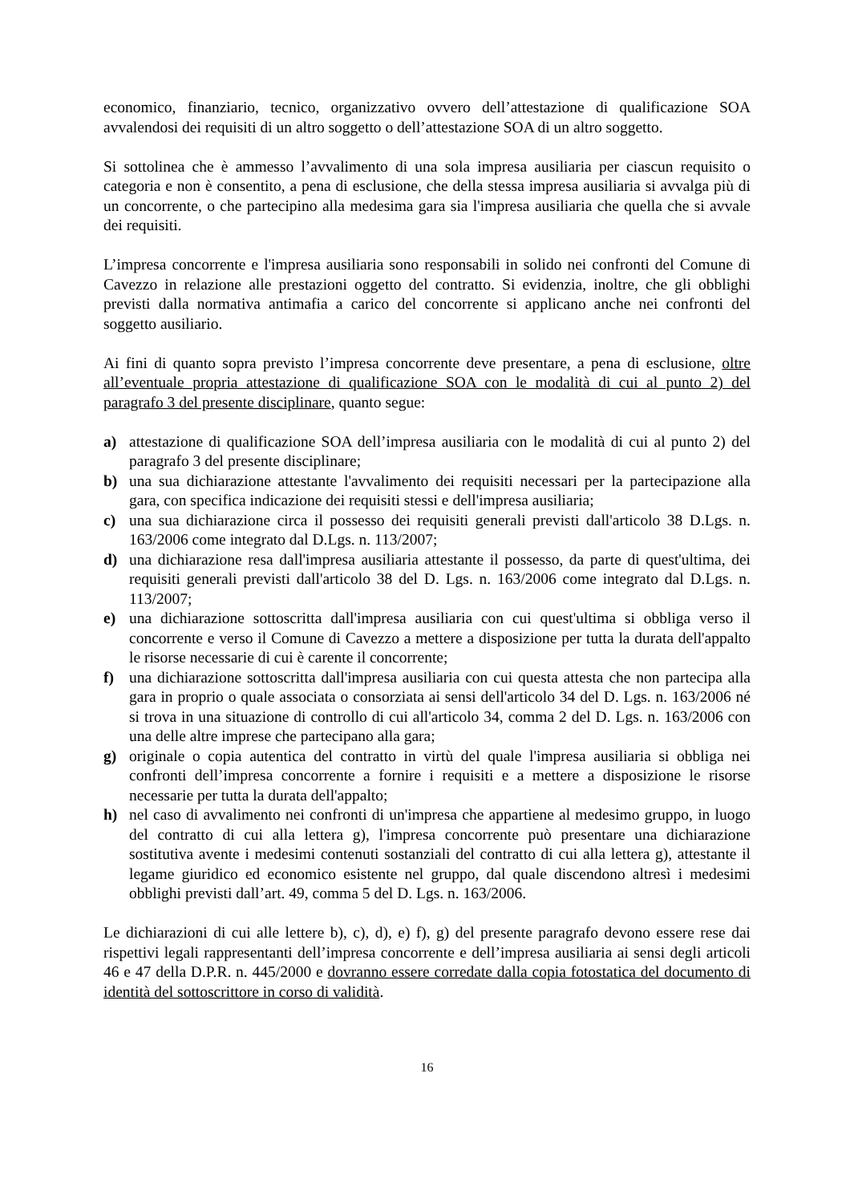economico, finanziario, tecnico, organizzativo ovvero dell’attestazione di qualificazione SOA avvalendosi dei requisiti di un altro soggetto o dell’attestazione SOA di un altro soggetto.
Si sottolinea che è ammesso l’avvalimento di una sola impresa ausiliaria per ciascun requisito o categoria e non è consentito, a pena di esclusione, che della stessa impresa ausiliaria si avvalga più di un concorrente, o che partecipino alla medesima gara sia l'impresa ausiliaria che quella che si avvale dei requisiti.
L’impresa concorrente e l'impresa ausiliaria sono responsabili in solido nei confronti del Comune di Cavezzo in relazione alle prestazioni oggetto del contratto. Si evidenzia, inoltre, che gli obblighi previsti dalla normativa antimafia a carico del concorrente si applicano anche nei confronti del soggetto ausiliario.
Ai fini di quanto sopra previsto l’impresa concorrente deve presentare, a pena di esclusione, oltre all’eventuale propria attestazione di qualificazione SOA con le modalità di cui al punto 2) del paragrafo 3 del presente disciplinare, quanto segue:
a) attestazione di qualificazione SOA dell’impresa ausiliaria con le modalità di cui al punto 2) del paragrafo 3 del presente disciplinare;
b) una sua dichiarazione attestante l'avvalimento dei requisiti necessari per la partecipazione alla gara, con specifica indicazione dei requisiti stessi e dell'impresa ausiliaria;
c) una sua dichiarazione circa il possesso dei requisiti generali previsti dall'articolo 38 D.Lgs. n. 163/2006 come integrato dal D.Lgs. n. 113/2007;
d) una dichiarazione resa dall'impresa ausiliaria attestante il possesso, da parte di quest'ultima, dei requisiti generali previsti dall'articolo 38 del D. Lgs. n. 163/2006 come integrato dal D.Lgs. n. 113/2007;
e) una dichiarazione sottoscritta dall'impresa ausiliaria con cui quest'ultima si obbliga verso il concorrente e verso il Comune di Cavezzo a mettere a disposizione per tutta la durata dell'appalto le risorse necessarie di cui è carente il concorrente;
f) una dichiarazione sottoscritta dall'impresa ausiliaria con cui questa attesta che non partecipa alla gara in proprio o quale associata o consorziata ai sensi dell'articolo 34 del D. Lgs. n. 163/2006 né si trova in una situazione di controllo di cui all'articolo 34, comma 2 del D. Lgs. n. 163/2006 con una delle altre imprese che partecipano alla gara;
g) originale o copia autentica del contratto in virtù del quale l'impresa ausiliaria si obbliga nei confronti dell’impresa concorrente a fornire i requisiti e a mettere a disposizione le risorse necessarie per tutta la durata dell'appalto;
h) nel caso di avvalimento nei confronti di un'impresa che appartiene al medesimo gruppo, in luogo del contratto di cui alla lettera g), l'impresa concorrente può presentare una dichiarazione sostitutiva avente i medesimi contenuti sostanziali del contratto di cui alla lettera g), attestante il legame giuridico ed economico esistente nel gruppo, dal quale discendono altresì i medesimi obblighi previsti dall’art. 49, comma 5 del D. Lgs. n. 163/2006.
Le dichiarazioni di cui alle lettere b), c), d), e) f), g) del presente paragrafo devono essere rese dai rispettivi legali rappresentanti dell’impresa concorrente e dell’impresa ausiliaria ai sensi degli articoli 46 e 47 della D.P.R. n. 445/2000 e dovranno essere corredate dalla copia fotostatica del documento di identità del sottoscrittore in corso di validità.
16